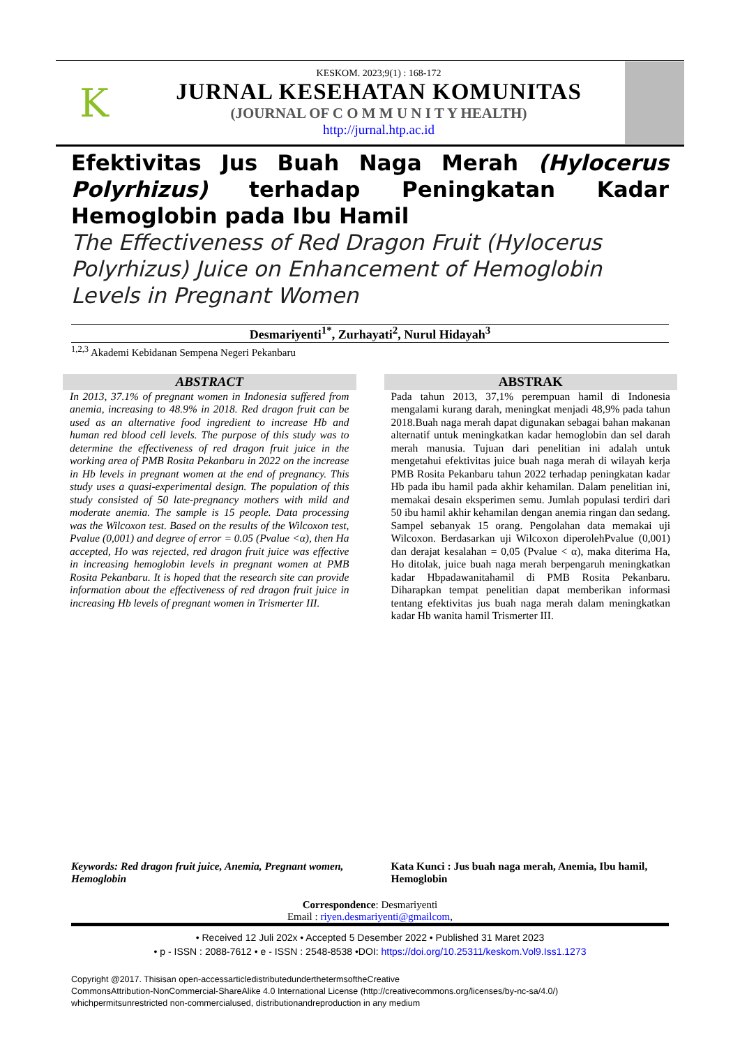K
KESKOM. 2023;9(1) : 168-172
JURNAL KESEHATAN KOMUNITAS
(JOURNAL OF C O M M U N I T Y HEALTH)
http://jurnal.htp.ac.id
Efektivitas Jus Buah Naga Merah (Hylocerus Polyrhizus) terhadap Peningkatan Kadar Hemoglobin pada Ibu Hamil
The Effectiveness of Red Dragon Fruit (Hylocerus Polyrhizus) Juice on Enhancement of Hemoglobin Levels in Pregnant Women
Desmariyenti<sup>1*</sup>, Zurhayati<sup>2</sup>, Nurul Hidayah<sup>3</sup>
<sup>1,2,3</sup> Akademi Kebidanan Sempena Negeri Pekanbaru
ABSTRACT
In 2013, 37.1% of pregnant women in Indonesia suffered from anemia, increasing to 48.9% in 2018. Red dragon fruit can be used as an alternative food ingredient to increase Hb and human red blood cell levels. The purpose of this study was to determine the effectiveness of red dragon fruit juice in the working area of PMB Rosita Pekanbaru in 2022 on the increase in Hb levels in pregnant women at the end of pregnancy. This study uses a quasi-experimental design. The population of this study consisted of 50 late-pregnancy mothers with mild and moderate anemia. The sample is 15 people. Data processing was the Wilcoxon test. Based on the results of the Wilcoxon test, Pvalue (0,001) and degree of error = 0.05 (Pvalue <α), then Ha accepted, Ho was rejected, red dragon fruit juice was effective in increasing hemoglobin levels in pregnant women at PMB Rosita Pekanbaru. It is hoped that the research site can provide information about the effectiveness of red dragon fruit juice in increasing Hb levels of pregnant women in Trismerter III.
ABSTRAK
Pada tahun 2013, 37,1% perempuan hamil di Indonesia mengalami kurang darah, meningkat menjadi 48,9% pada tahun 2018.Buah naga merah dapat digunakan sebagai bahan makanan alternatif untuk meningkatkan kadar hemoglobin dan sel darah merah manusia. Tujuan dari penelitian ini adalah untuk mengetahui efektivitas juice buah naga merah di wilayah kerja PMB Rosita Pekanbaru tahun 2022 terhadap peningkatan kadar Hb pada ibu hamil pada akhir kehamilan. Dalam penelitian ini, memakai desain eksperimen semu. Jumlah populasi terdiri dari 50 ibu hamil akhir kehamilan dengan anemia ringan dan sedang. Sampel sebanyak 15 orang. Pengolahan data memakai uji Wilcoxon. Berdasarkan uji Wilcoxon diperolehPvalue (0,001) dan derajat kesalahan = 0,05 (Pvalue < α), maka diterima Ha, Ho ditolak, juice buah naga merah berpengaruh meningkatkan kadar Hbpadawanitahamil di PMB Rosita Pekanbaru. Diharapkan tempat penelitian dapat memberikan informasi tentang efektivitas jus buah naga merah dalam meningkatkan kadar Hb wanita hamil Trismerter III.
Keywords: Red dragon fruit juice, Anemia, Pregnant women, Hemoglobin
Kata Kunci : Jus buah naga merah, Anemia, Ibu hamil, Hemoglobin
Correspondence: Desmariyenti
Email : riyen.desmariyenti@gmailcom,
• Received 12 Juli 202x • Accepted 5 Desember 2022 • Published 31 Maret 2023
• p - ISSN : 2088-7612 • e - ISSN : 2548-8538 •DOI: https://doi.org/10.25311/keskom.Vol9.Iss1.1273
Copyright @2017. Thisisan open-accessarticledistributedunderthetermsoftheCreative
CommonsAttribution-NonCommercial-ShareAlike 4.0 International License (http://creativecommons.org/licenses/by-nc-sa/4.0/)
whichpermitsunrestricted non-commercialused, distributionandreproduction in any medium